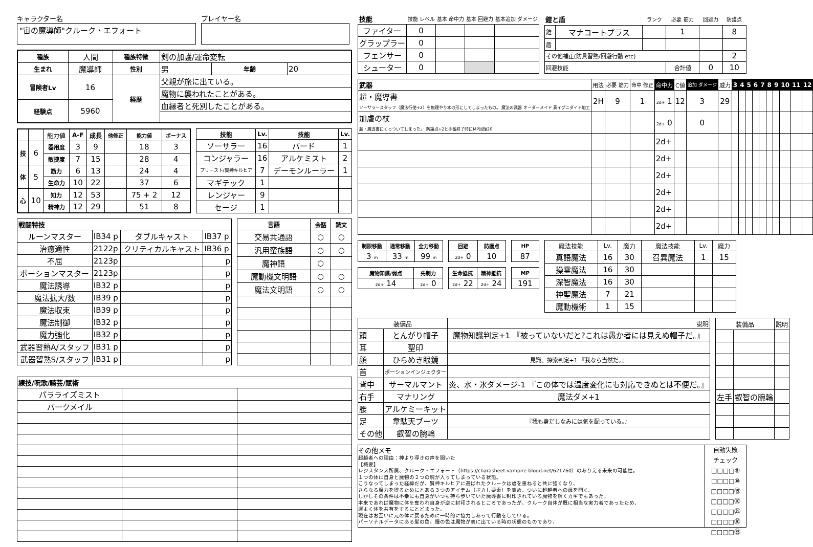キャラクター名
"宙の魔導師"クルーク・エフォート
プレイヤー名
| 種族 | 人間 | 種族特徴 | 剣の加護/運命変転 | | |
| 生まれ | 魔導師 | 性別 | 男 | 年齢 | 20 |
| 冒険者Lv | 16 | 経歴 | 父親が旅に出ている。 | | |
| | | | 魔物に襲われたことがある。 | | |
| 経験点 | 5960 | | 血縁者と死別したことがある。 | | |
| | | 能力値 | A-F | 成長 | 他修正 | 能力値 | ボーナス |
| 技 | 6 | 器用度 | 3 | 9 | | 18 | 3 |
| | | 敏捷度 | 7 | 15 | | 28 | 4 |
| 体 | 5 | 筋力 | 6 | 13 | | 24 | 4 |
| | | 生命力 | 10 | 22 | | 37 | 6 |
| 心 | 10 | 知力 | 12 | 53 | | 75 + 2 | 12 |
| | | 精神力 | 12 | 29 | | 51 | 8 |
| 技能 | Lv. | 技能 | Lv. |
| --- | --- | --- | --- |
| ソーサラー | 16 | バード | 1 |
| コンジャラー | 16 | アルケミスト | 2 |
| プリースト/賢神キルヒア | 7 | デーモンルーラー | 1 |
| マギテック | 1 | | |
| レンジャー | 9 | | |
| セージ | 1 | | |
| 戦闘特技 | | | |
| --- | --- | --- | --- |
| ルーンマスター | IB34 p | ダブルキャスト | IB37 p |
| 治癒適性 | 2122p | クリティカルキャスト | IB36 p |
| 不屈 | 2123p | | p |
| ポーションマスター | 2123p | | p |
| 魔法誘導 | IB32 p | | p |
| 魔法拡大/数 | IB39 p | | p |
| 魔法収束 | IB39 p | | p |
| 魔法制御 | IB32 p | | p |
| 魔力強化 | IB32 p | | p |
| 武器習熟A/スタッフ | IB31 p | | p |
| 武器習熟S/スタッフ | IB31 p | | p |
| 言語 | 会話 | 読文 |
| --- | --- | --- |
| 交易共通語 | ○ | ○ |
| 汎用蛮族語 | ○ | ○ |
| 魔神語 | ○ | |
| 魔動機文明語 | ○ | ○ |
| 魔法文明語 | ○ | ○ |
| 練技/呪歌/騎芸/賦術 | | |
| --- | --- | --- |
| パラライズミスト | | |
| バークメイル | | |
| 技能 | 技能 レベル | 基本 命中力 | 基本 回避力 | 基本追加 ダメージ |
| ファイター | 0 | | | |
| グラップラー | 0 | | | |
| フェンサー | 0 | | | |
| シューター | 0 | | | |
| 鎧と盾 | | ランク | 必要 筋力 | 回避力 | 防護点 |
| 鎧 | マナコートプラス | | 1 | | 8 |
| 盾 | | | | | |
| その他補正(防具習熟/回避行動 etc) | | | | | 2 |
| 回避技能 | | | 合計値 | 0 | 10 |
| 武器 | 用法 | 必要 筋力 | 命中 修正 | 命中力 | C値 | 追加 ダメージ | 威力 | 3 | 4 | 5 | 6 | 7 | 8 | 9 | 10 | 11 | 12 |
| 超・魔導書 ソーサラースタッフ（魔法行使+2）を無理やり本の形にしてしまったもの。 魔法の武器 オーダーメイド 真イグニダイト加工 | 2H | 9 | 1 | 2d+ 1 | 12 | 3 | 29 | | | | | | | | | | |
| 加虐の杖 超・魔導書にくっついてしまった。 防護点+2と手番終了時にMP回復20 | | | | 2d+ 0 | | 0 | | | | | | | | | | | |
| | | | | 2d+ | | | | | | | | | | | | | |
| | | | | 2d+ | | | | | | | | | | | | | |
| | | | | 2d+ | | | | | | | | | | | | | |
| | | | | 2d+ | | | | | | | | | | | | | |
| | | | | 2d+ | | | | | | | | | | | | | |
| | | | | 2d+ | | | | | | | | | | | | | |
| 制限移動 | 通常移動 | 全力移動 |
| --- | --- | --- |
| 3 m | 33 m | 99 m |
| 回避 | 防護点 |
| --- | --- |
| 2d+ 0 | 10 |
| HP |
| --- |
| 87 |
| 魔物知識/弱点 | 先制力 |
| --- | --- |
| 2d+ 14 | 2d+ 0 |
| 生命抵抗 | 精神抵抗 |
| --- | --- |
| 2d+ 22 | 2d+ 24 |
| MP |
| --- |
| 191 |
| 魔法技能 | Lv. | 魔力 | 魔法技能 | Lv. | 魔力 |
| 真語魔法 | 16 | 30 | 召異魔法 | 1 | 15 |
| 操霊魔法 | 16 | 30 | | | |
| 深智魔法 | 16 | 30 | | | |
| 神聖魔法 | 7 | 21 | | | |
| 魔動機術 | 1 | 15 | | | |
| 装備品 | | 説明 |
| 頭 | とんがり帽子 | 魔物知識判定+1 『被っていないだと?これは愚か者には見えぬ帽子だ。』 |
| 耳 | 聖印 | |
| 顔 | ひらめき眼鏡 | 見識、探索判定+1 『我なら当然だ。』 |
| 首 | ポーションインジェクター | |
| 背中 | サーマルマント | 炎、水・氷ダメージ-1 『この体では温度変化にも対応できぬとは不便だ。』 |
| 右手 | マナリング | 魔法ダメ+1 |
| 腰 | アルケミーキット | |
| 足 | 韋駄天ブーツ | 『我も身だしなみには気を配っている。』 |
| その他 | 叡智の腕輪 | |
| 装備品 | | 説明 |
| 左手 | 叡智の腕輪 | |
その他メモ
超越者への理由：神より導きの声を聞いた
【概要】
レジスタンス所属、クルーク・エフォート（https://charasheet.vampire-blood.net/621760）のありえる未来の可能性。
１つの体に自身と魔物の２つの魂が入ってしまっている状態。
こうなってしまった経緯だが、賢神キルヒアに選ばれたクルークは歳を重ねると共に強くなり、
さらなる魔力を得るためにとある３つのアイテム（ボカし要素）を集め、ついに超越者への扉を開く。
しかしその条件は不幸にも自身がいつも持ち歩いていた魔導書に封印されている魔物を解くカギでもあった。
本来であれば魔物に体を奪われ自身が逆に封印されるところであったが、クルーク自体が既に相当な実力者であったため、
運よく体を共有をするにとどまった。
現在はお互いに元の体に戻るために一時的に協力しあって行動をしている。
パーソナルデータにある髪の色、瞳の色は魔物が表に出ている時の状態のものであり、
自動失敗
チェック
□□□□⑤
□□□□⑩
□□□□⑮
□□□□⑳
□□□□㉕
□□□□㉚
□□□□㉟